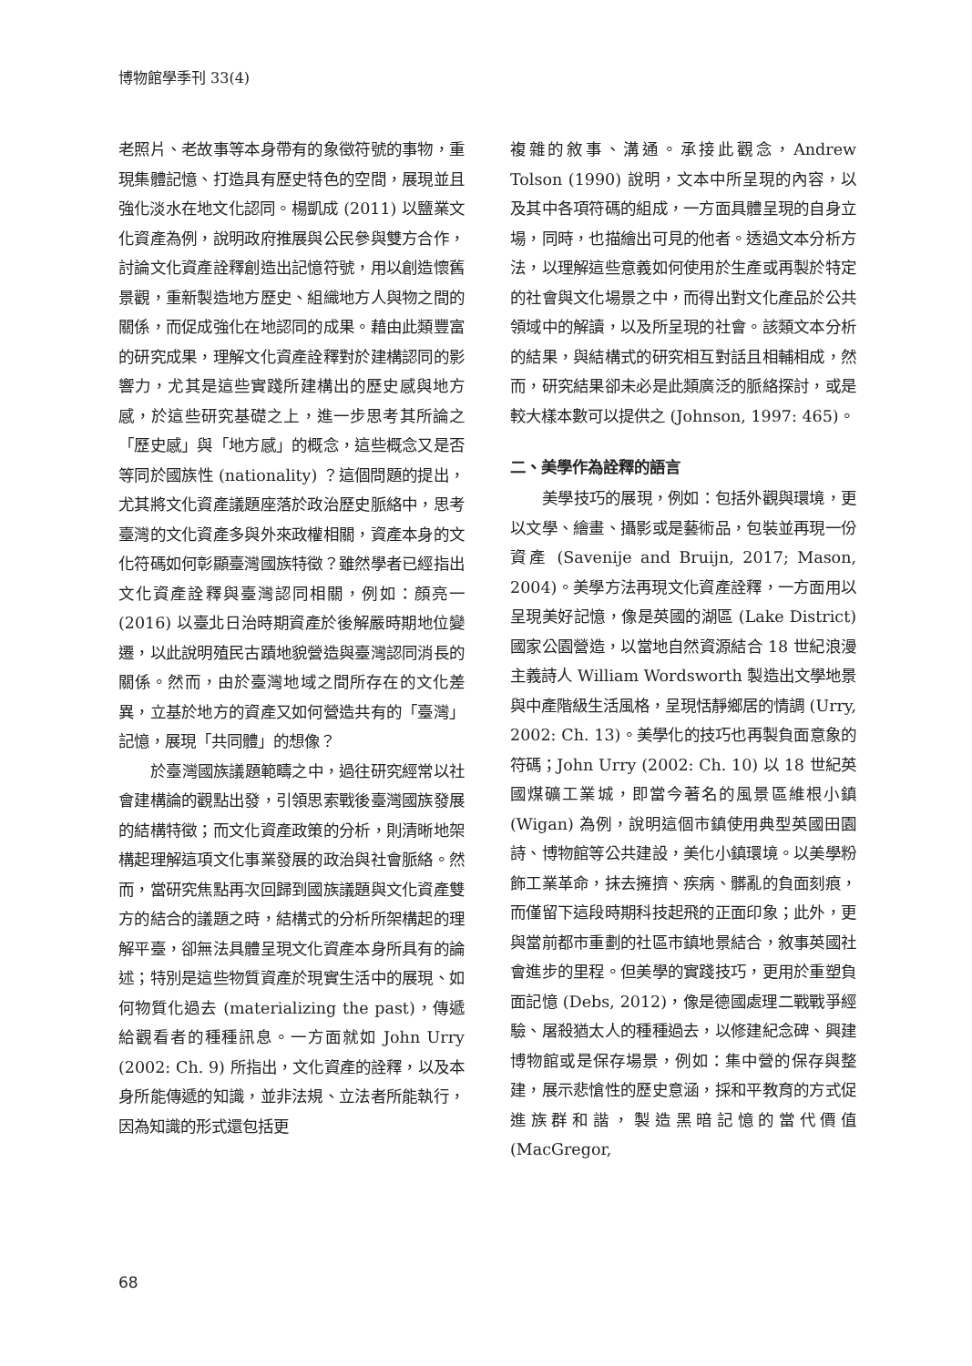博物館學季刊 33(4)
老照片、老故事等本身帶有的象徵符號的事物，重現集體記憶、打造具有歷史特色的空間，展現並且強化淡水在地文化認同。楊凱成 (2011) 以鹽業文化資產為例，說明政府推展與公民參與雙方合作，討論文化資產詮釋創造出記憶符號，用以創造懷舊景觀，重新製造地方歷史、組織地方人與物之間的關係，而促成強化在地認同的成果。藉由此類豐富的研究成果，理解文化資產詮釋對於建構認同的影響力，尤其是這些實踐所建構出的歷史感與地方感，於這些研究基礎之上，進一步思考其所論之「歷史感」與「地方感」的概念，這些概念又是否等同於國族性 (nationality) ？這個問題的提出，尤其將文化資產議題座落於政治歷史脈絡中，思考臺灣的文化資產多與外來政權相關，資產本身的文化符碼如何彰顯臺灣國族特徵？雖然學者已經指出文化資產詮釋與臺灣認同相關，例如：顏亮一 (2016) 以臺北日治時期資產於後解嚴時期地位變遷，以此說明殖民古蹟地貌營造與臺灣認同消長的關係。然而，由於臺灣地域之間所存在的文化差異，立基於地方的資產又如何營造共有的「臺灣」記憶，展現「共同體」的想像？
於臺灣國族議題範疇之中，過往研究經常以社會建構論的觀點出發，引領思索戰後臺灣國族發展的結構特徵；而文化資產政策的分析，則清晰地架構起理解這項文化事業發展的政治與社會脈絡。然而，當研究焦點再次回歸到國族議題與文化資產雙方的結合的議題之時，結構式的分析所架構起的理解平臺，卻無法具體呈現文化資產本身所具有的論述；特別是這些物質資產於現實生活中的展現、如何物質化過去 (materializing the past)，傳遞給觀看者的種種訊息。一方面就如 John Urry (2002: Ch. 9) 所指出，文化資產的詮釋，以及本身所能傳遞的知識，並非法規、立法者所能執行，因為知識的形式還包括更
複雜的敘事、溝通。承接此觀念，Andrew Tolson (1990) 說明，文本中所呈現的內容，以及其中各項符碼的組成，一方面具體呈現的自身立場，同時，也描繪出可見的他者。透過文本分析方法，以理解這些意義如何使用於生產或再製於特定的社會與文化場景之中，而得出對文化產品於公共領域中的解讀，以及所呈現的社會。該類文本分析的結果，與結構式的研究相互對話且相輔相成，然而，研究結果卻未必是此類廣泛的脈絡探討，或是較大樣本數可以提供之 (Johnson, 1997: 465)。
二、美學作為詮釋的語言
美學技巧的展現，例如：包括外觀與環境，更以文學、繪畫、攝影或是藝術品，包裝並再現一份資產 (Savenije and Bruijn, 2017; Mason, 2004)。美學方法再現文化資產詮釋，一方面用以呈現美好記憶，像是英國的湖區 (Lake District) 國家公園營造，以當地自然資源結合 18 世紀浪漫主義詩人 William Wordsworth 製造出文學地景與中產階級生活風格，呈現恬靜鄉居的情調 (Urry, 2002: Ch. 13)。美學化的技巧也再製負面意象的符碼；John Urry (2002: Ch. 10) 以 18 世紀英國煤礦工業城，即當今著名的風景區維根小鎮 (Wigan) 為例，說明這個市鎮使用典型英國田園詩、博物館等公共建設，美化小鎮環境。以美學粉飾工業革命，抹去擁擠、疾病、髒亂的負面刻痕，而僅留下這段時期科技起飛的正面印象；此外，更與當前都市重劃的社區市鎮地景結合，敘事英國社會進步的里程。但美學的實踐技巧，更用於重塑負面記憶 (Debs, 2012)，像是德國處理二戰戰爭經驗、屠殺猶太人的種種過去，以修建紀念碑、興建博物館或是保存場景，例如：集中營的保存與整建，展示悲愴性的歷史意涵，採和平教育的方式促進族群和諧，製造黑暗記憶的當代價值 (MacGregor,
68